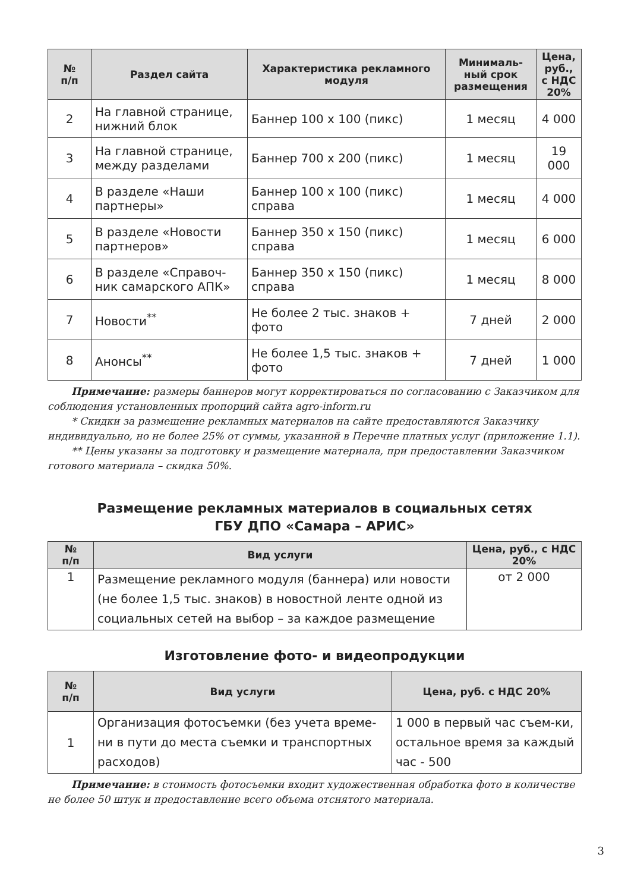| № п/п | Раздел сайта | Характеристика рекламного модуля | Минималь-ный срок размещения | Цена, руб., с НДС 20% |
| --- | --- | --- | --- | --- |
| 2 | На главной странице, нижний блок | Баннер 100 х 100 (пикс) | 1 месяц | 4 000 |
| 3 | На главной странице, между разделами | Баннер 700 х 200 (пикс) | 1 месяц | 19 000 |
| 4 | В разделе «Наши партнеры» | Баннер 100 х 100 (пикс) справа | 1 месяц | 4 000 |
| 5 | В разделе «Новости партнеров» | Баннер 350 х 150 (пикс) справа | 1 месяц | 6 000 |
| 6 | В разделе «Справоч-ник самарского АПК» | Баннер 350 х 150 (пикс) справа | 1 месяц | 8 000 |
| 7 | Новости<sup>**</sup> | Не более 2 тыс. знаков + фото | 7 дней | 2 000 |
| 8 | Анонсы<sup>**</sup> | Не более 1,5 тыс. знаков + фото | 7 дней | 1 000 |
Примечание: размеры баннеров могут корректироваться по согласованию с Заказчиком для соблюдения установленных пропорций сайта agro-inform.ru
* Скидки за размещение рекламных материалов на сайте предоставляются Заказчику индивидуально, но не более 25% от суммы, указанной в Перечне платных услуг (приложение 1.1).
** Цены указаны за подготовку и размещение материала, при предоставлении Заказчиком готового материала – скидка 50%.
Размещение рекламных материалов в социальных сетях
ГБУ ДПО «Самара – АРИС»
| № п/п | Вид услуги | Цена, руб., с НДС 20% |
| --- | --- | --- |
| 1 | Размещение рекламного модуля (баннера) или новости (не более 1,5 тыс. знаков) в новостной ленте одной из социальных сетей на выбор – за каждое размещение | от 2 000 |
Изготовление фото- и видеопродукции
| № п/п | Вид услуги | Цена, руб. с НДС 20% |
| --- | --- | --- |
| 1 | Организация фотосъемки (без учета време-ни в пути до места съемки и транспортных расходов) | 1 000 в первый час съем-ки, остальное время за каждый час - 500 |
Примечание: в стоимость фотосъемки входит художественная обработка фото в количестве не более 50 штук и предоставление всего объема отснятого материала.
3